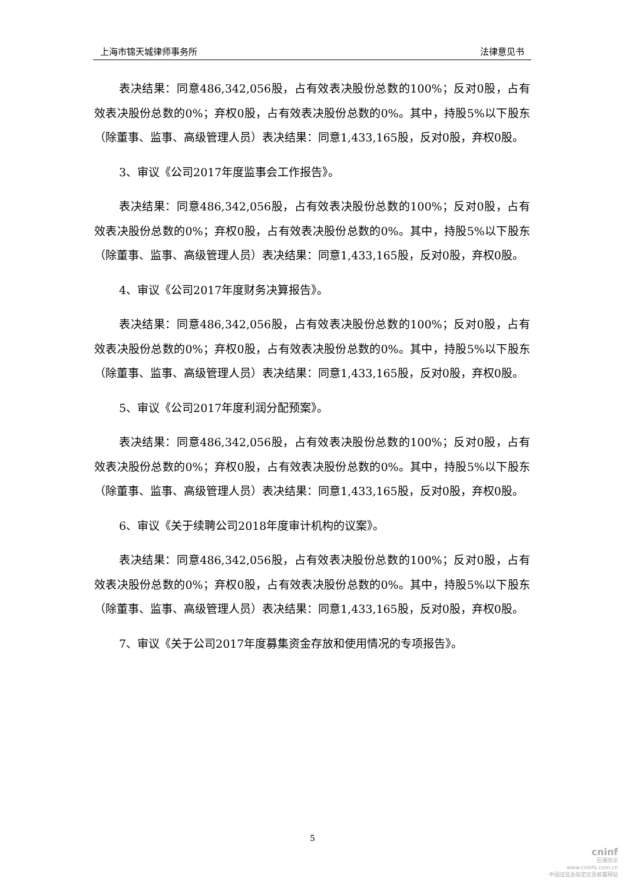上海市锦天城律师事务所 法律意见书
表决结果：同意486,342,056股，占有效表决股份总数的100%；反对0股，占有效表决股份总数的0%；弃权0股，占有效表决股份总数的0%。其中，持股5%以下股东（除董事、监事、高级管理人员）表决结果：同意1,433,165股，反对0股，弃权0股。
3、审议《公司2017年度监事会工作报告》。
表决结果：同意486,342,056股，占有效表决股份总数的100%；反对0股，占有效表决股份总数的0%；弃权0股，占有效表决股份总数的0%。其中，持股5%以下股东（除董事、监事、高级管理人员）表决结果：同意1,433,165股，反对0股，弃权0股。
4、审议《公司2017年度财务决算报告》。
表决结果：同意486,342,056股，占有效表决股份总数的100%；反对0股，占有效表决股份总数的0%；弃权0股，占有效表决股份总数的0%。其中，持股5%以下股东（除董事、监事、高级管理人员）表决结果：同意1,433,165股，反对0股，弃权0股。
5、审议《公司2017年度利润分配预案》。
表决结果：同意486,342,056股，占有效表决股份总数的100%；反对0股，占有效表决股份总数的0%；弃权0股，占有效表决股份总数的0%。其中，持股5%以下股东（除董事、监事、高级管理人员）表决结果：同意1,433,165股，反对0股，弃权0股。
6、审议《关于续聘公司2018年度审计机构的议案》。
表决结果：同意486,342,056股，占有效表决股份总数的100%；反对0股，占有效表决股份总数的0%；弃权0股，占有效表决股份总数的0%。其中，持股5%以下股东（除董事、监事、高级管理人员）表决结果：同意1,433,165股，反对0股，弃权0股。
7、审议《关于公司2017年度募集资金存放和使用情况的专项报告》。
5
cninf
巨潮资讯
www.cninfo.com.cn
中国证监会指定信息披露网站